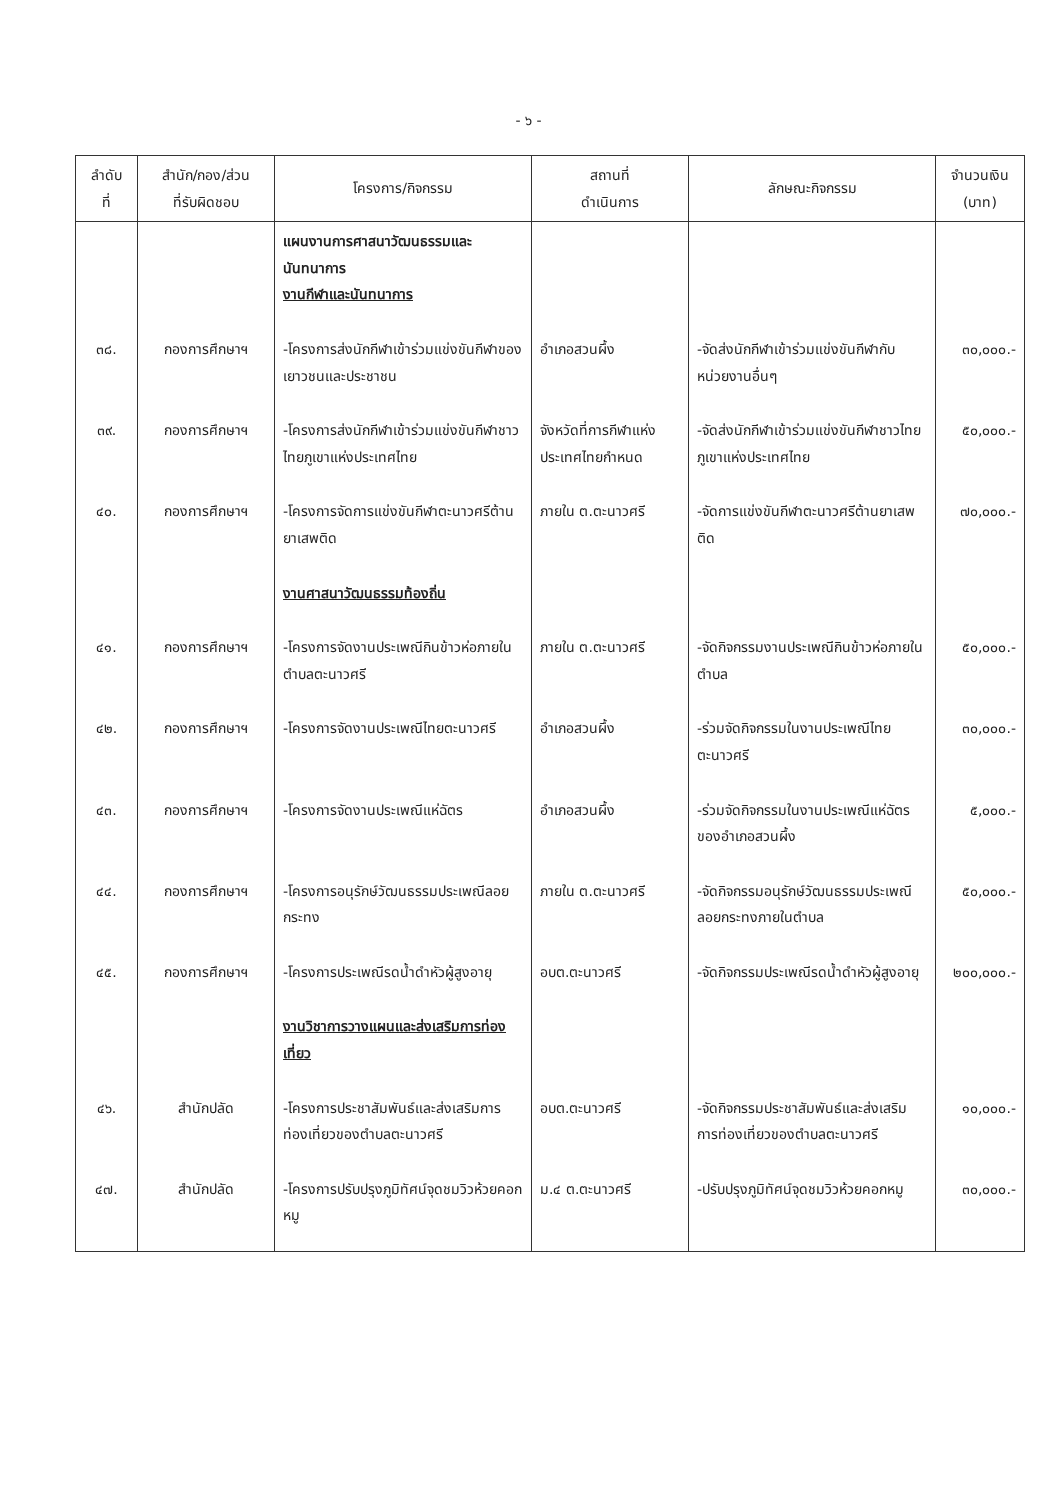- ๖ -
| ลำดับ ที่ | สำนัก/กอง/ส่วน ที่รับผิดชอบ | โครงการ/กิจกรรม | สถานที่ ดำเนินการ | ลักษณะกิจกรรม | จำนวนเงิน (บาท) |
| --- | --- | --- | --- | --- | --- |
| | | แผนงานการศาสนาวัฒนธรรมและนันทนาการ งานกีฬาและนันทนาการ | | | |
| ๓๘. | กองการศึกษาฯ | -โครงการส่งนักกีฬาเข้าร่วมแข่งขันกีฬาของเยาวชนและประชาชน | อำเภอสวนผึ้ง | -จัดส่งนักกีฬาเข้าร่วมแข่งขันกีฬากับหน่วยงานอื่นๆ | ๓๐,๐๐๐.- |
| ๓๙. | กองการศึกษาฯ | -โครงการส่งนักกีฬาเข้าร่วมแข่งขันกีฬาชาวไทยภูเขาแห่งประเทศไทย | จังหวัดที่การกีฬาแห่งประเทศไทยกำหนด | -จัดส่งนักกีฬาเข้าร่วมแข่งขันกีฬาชาวไทยภูเขาแห่งประเทศไทย | ๕๐,๐๐๐.- |
| ๔๐. | กองการศึกษาฯ | -โครงการจัดการแข่งขันกีฬาตะนาวศรีต้านยาเสพติด | ภายใน ต.ตะนาวศรี | -จัดการแข่งขันกีฬาตะนาวศรีต้านยาเสพติด | ๗๐,๐๐๐.- |
| | | งานศาสนาวัฒนธรรมท้องถิ่น | | | |
| ๔๑. | กองการศึกษาฯ | -โครงการจัดงานประเพณีกินข้าวห่อภายในตำบลตะนาวศรี | ภายใน ต.ตะนาวศรี | -จัดกิจกรรมงานประเพณีกินข้าวห่อภายในตำบล | ๕๐,๐๐๐.- |
| ๔๒. | กองการศึกษาฯ | -โครงการจัดงานประเพณีไทยตะนาวศรี | อำเภอสวนผึ้ง | -ร่วมจัดกิจกรรมในงานประเพณีไทยตะนาวศรี | ๓๐,๐๐๐.- |
| ๔๓. | กองการศึกษาฯ | -โครงการจัดงานประเพณีแห่ฉัตร | อำเภอสวนผึ้ง | -ร่วมจัดกิจกรรมในงานประเพณีแห่ฉัตรของอำเภอสวนผึ้ง | ๕,๐๐๐.- |
| ๔๔. | กองการศึกษาฯ | -โครงการอนุรักษ์วัฒนธรรมประเพณีลอยกระทง | ภายใน ต.ตะนาวศรี | -จัดกิจกรรมอนุรักษ์วัฒนธรรมประเพณีลอยกระทงภายในตำบล | ๕๐,๐๐๐.- |
| ๔๕. | กองการศึกษาฯ | -โครงการประเพณีรดน้ำดำหัวผู้สูงอายุ | อบต.ตะนาวศรี | -จัดกิจกรรมประเพณีรดน้ำดำหัวผู้สูงอายุ | ๒๐๐,๐๐๐.- |
| | | งานวิชาการวางแผนและส่งเสริมการท่องเที่ยว | | | |
| ๔๖. | สำนักปลัด | -โครงการประชาสัมพันธ์และส่งเสริมการท่องเที่ยวของตำบลตะนาวศรี | อบต.ตะนาวศรี | -จัดกิจกรรมประชาสัมพันธ์และส่งเสริมการท่องเที่ยวของตำบลตะนาวศรี | ๑๐,๐๐๐.- |
| ๔๗. | สำนักปลัด | -โครงการปรับปรุงภูมิทัศน์จุดชมวิวห้วยคอกหมู | ม.๔ ต.ตะนาวศรี | -ปรับปรุงภูมิทัศน์จุดชมวิวห้วยคอกหมู | ๓๐,๐๐๐.- |